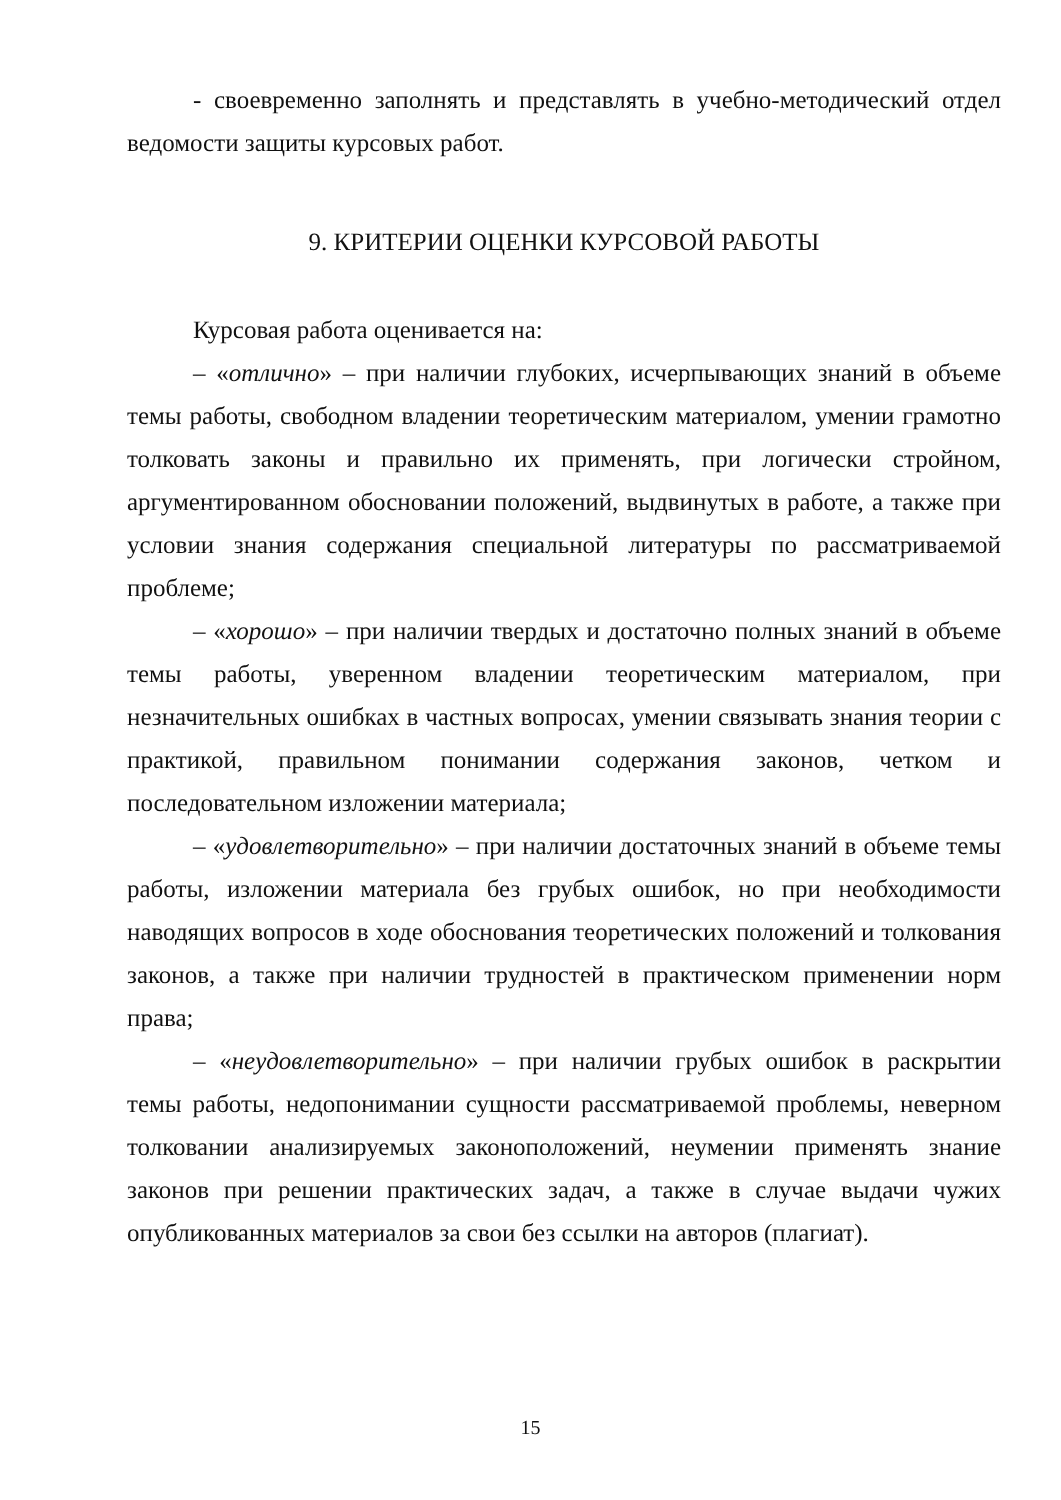- своевременно заполнять и представлять в учебно-методический отдел ведомости защиты курсовых работ.
9. КРИТЕРИИ ОЦЕНКИ КУРСОВОЙ РАБОТЫ
Курсовая работа оценивается на:
– «отлично» – при наличии глубоких, исчерпывающих знаний в объеме темы работы, свободном владении теоретическим материалом, умении грамотно толковать законы и правильно их применять, при логически стройном, аргументированном обосновании положений, выдвинутых в работе, а также при условии знания содержания специальной литературы по рассматриваемой проблеме;
– «хорошо» – при наличии твердых и достаточно полных знаний в объеме темы работы, уверенном владении теоретическим материалом, при незначительных ошибках в частных вопросах, умении связывать знания теории с практикой, правильном понимании содержания законов, четком и последовательном изложении материала;
– «удовлетворительно» – при наличии достаточных знаний в объеме темы работы, изложении материала без грубых ошибок, но при необходимости наводящих вопросов в ходе обоснования теоретических положений и толкования законов, а также при наличии трудностей в практическом применении норм права;
– «неудовлетворительно» – при наличии грубых ошибок в раскрытии темы работы, недопонимании сущности рассматриваемой проблемы, неверном толковании анализируемых законоположений, неумении применять знание законов при решении практических задач, а также в случае выдачи чужих опубликованных материалов за свои без ссылки на авторов (плагиат).
15